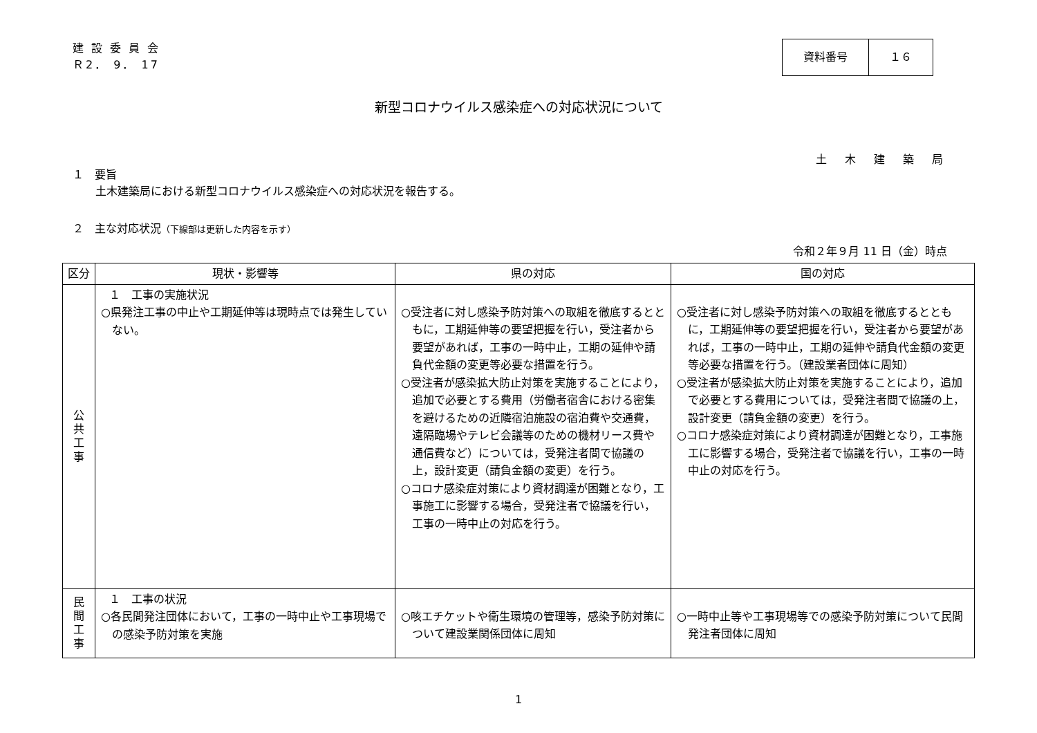建 設 委 員 会
Ｒ2． 9． 17
資料番号 １６
新型コロナウイルス感染症への対応状況について
土木建築局
１　要旨
土木建築局における新型コロナウイルス感染症への対応状況を報告する。
２　主な対応状況（下線部は更新した内容を示す）
令和２年９月 11 日（金）時点
| 区分 | 現状・影響等 | 県の対応 | 国の対応 |
| --- | --- | --- | --- |
| 公 共 工 事 | １ 工事の実施状況 ○県発注工事の中止や工期延伸等は現時点では発生していない。 | ○受注者に対し感染予防対策への取組を徹底するとともに，工期延伸等の要望把握を行い，受注者から要望があれば，工事の一時中止，工期の延伸や請負代金額の変更等必要な措置を行う。 ○受注者が感染拡大防止対策を実施することにより，追加で必要とする費用（労働者宿舎における密集を避けるための近隣宿泊施設の宿泊費や交通費，遠隔臨場やテレビ会議等のための機材リース費や通信費など）については，受発注者間で協議の上，設計変更（請負金額の変更）を行う。 ○コロナ感染症対策により資材調達が困難となり，工事施工に影響する場合，受発注者で協議を行い，工事の一時中止の対応を行う。 | ○受注者に対し感染予防対策への取組を徹底するとともに，工期延伸等の要望把握を行い，受注者から要望があれば，工事の一時中止，工期の延伸や請負代金額の変更等必要な措置を行う。（建設業者団体に周知） ○受注者が感染拡大防止対策を実施することにより，追加で必要とする費用については，受発注者間で協議の上，設計変更（請負金額の変更）を行う。 ○コロナ感染症対策により資材調達が困難となり，工事施工に影響する場合，受発注者で協議を行い，工事の一時中止の対応を行う。 |
| 民 間 工 事 | １ 工事の状況 ○各民間発注団体において，工事の一時中止や工事現場での感染予防対策を実施 | ○咳エチケットや衛生環境の管理等，感染予防対策について建設業関係団体に周知 | ○一時中止等や工事現場等での感染予防対策について民間発注者団体に周知 |
1